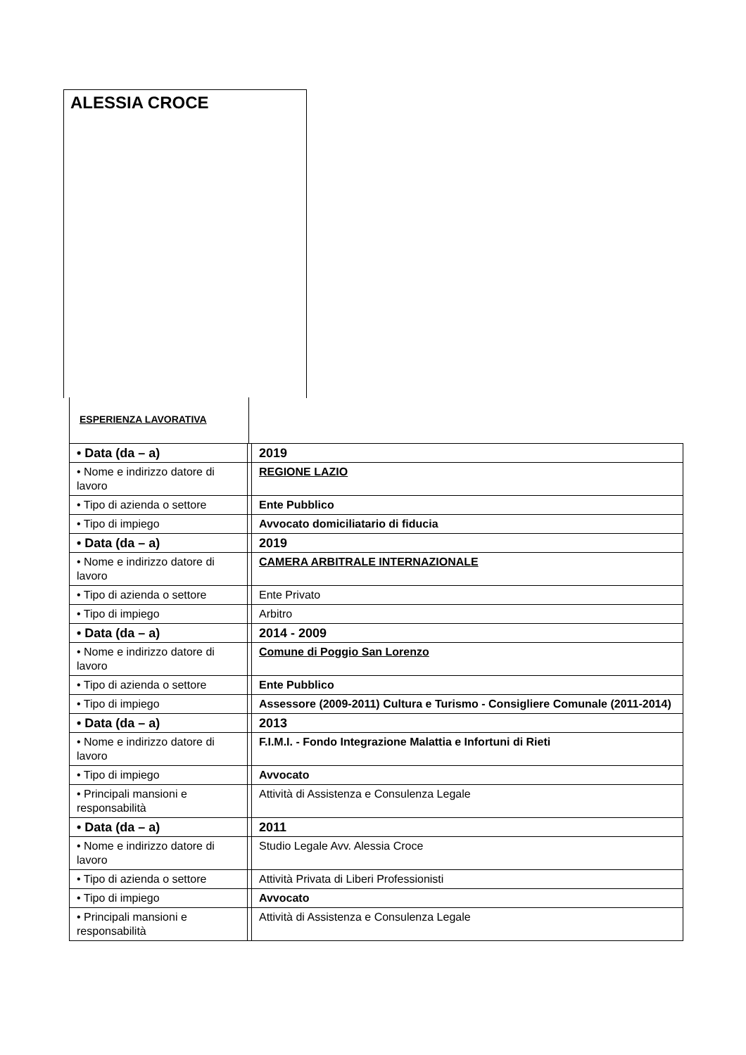ALESSIA CROCE
ESPERIENZA LAVORATIVA
| • Data (da – a) | | 2019 |
| • Nome e indirizzo datore di lavoro | | REGIONE LAZIO |
| • Tipo di azienda o settore | | Ente Pubblico |
| • Tipo di impiego | | Avvocato domiciliatario di fiducia |
| • Data (da – a) | | 2019 |
| • Nome e indirizzo datore di lavoro | | CAMERA ARBITRALE INTERNAZIONALE |
| • Tipo di azienda o settore | | Ente Privato |
| • Tipo di impiego | | Arbitro |
| • Data (da – a) | | 2014 - 2009 |
| • Nome e indirizzo datore di lavoro | | Comune di Poggio San Lorenzo |
| • Tipo di azienda o settore | | Ente Pubblico |
| • Tipo di impiego | | Assessore (2009-2011) Cultura e Turismo - Consigliere Comunale (2011-2014) |
| • Data (da – a) | | 2013 |
| • Nome e indirizzo datore di lavoro | | F.I.M.I. - Fondo Integrazione Malattia e Infortuni di Rieti |
| • Tipo di impiego | | Avvocato |
| • Principali mansioni e responsabilità | | Attività di Assistenza e Consulenza Legale |
| • Data (da – a) | | 2011 |
| • Nome e indirizzo datore di lavoro | | Studio Legale Avv. Alessia Croce |
| • Tipo di azienda o settore | | Attività Privata di Liberi Professionisti |
| • Tipo di impiego | | Avvocato |
| • Principali mansioni e responsabilità | | Attività di Assistenza e Consulenza Legale |